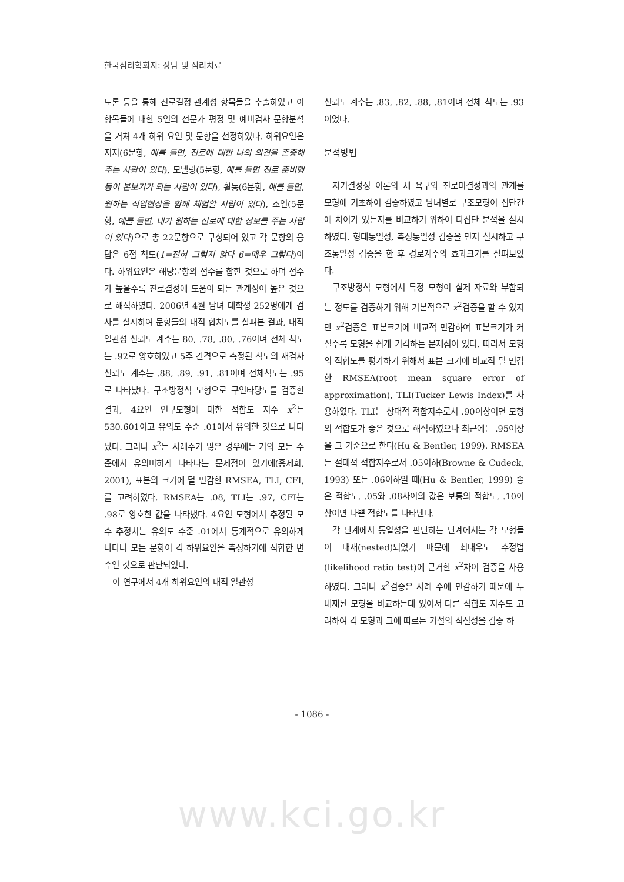한국심리학회지: 상담 및 심리치료
토론 등을 통해 진로결정 관계성 항목들을 추출하였고 이 항목들에 대한 5인의 전문가 평정 및 예비검사 문항분석을 거쳐 4개 하위 요인 및 문항을 선정하였다. 하위요인은 지지(6문항, 예를 들면, 진로에 대한 나의 의견을 존중해 주는 사람이 있다), 모델링(5문항, 예를 들면 진로 준비행동이 본보기가 되는 사람이 있다), 활동(6문항, 예를 들면, 원하는 직업현장을 함께 체험할 사람이 있다), 조언(5문항, 예를 들면, 내가 원하는 진로에 대한 정보를 주는 사람이 있다)으로 총 22문항으로 구성되어 있고 각 문항의 응답은 6점 척도(1=전혀 그렇지 않다 6=매우 그렇다)이다. 하위요인은 해당문항의 점수를 합한 것으로 하며 점수가 높을수록 진로결정에 도움이 되는 관계성이 높은 것으로 해석하였다. 2006년 4월 남녀 대학생 252명에게 검사를 실시하여 문항들의 내적 합치도를 살펴본 결과, 내적 일관성 신뢰도 계수는 80, .78, .80, .76이며 전체 척도는 .92로 양호하였고 5주 간격으로 측정된 척도의 재검사 신뢰도 계수는 .88, .89, .91, .81이며 전체척도는 .95로 나타났다. 구조방정식 모형으로 구인타당도를 검증한 결과, 4요인 연구모형에 대한 적합도 지수 x<sup>2</sup>는 530.601이고 유의도 수준 .01에서 유의한 것으로 나타났다. 그러나 x<sup>2</sup>는 사례수가 많은 경우에는 거의 모든 수준에서 유의미하게 나타나는 문제점이 있기에(홍세희, 2001), 표본의 크기에 덜 민감한 RMSEA, TLI, CFI,를 고려하였다. RMSEA는 .08, TLI는 .97, CFI는 .98로 양호한 값을 나타냈다. 4요인 모형에서 추정된 모수 추정치는 유의도 수준 .01에서 통계적으로 유의하게 나타나 모든 문항이 각 하위요인을 측정하기에 적합한 변수인 것으로 판단되었다.
이 연구에서 4개 하위요인의 내적 일관성
신뢰도 계수는 .83, .82, .88, .81이며 전체 척도는 .93이었다.
분석방법
자기결정성 이론의 세 욕구와 진로미결정과의 관계를 모형에 기초하여 검증하였고 남녀별로 구조모형이 집단간에 차이가 있는지를 비교하기 위하여 다집단 분석을 실시하였다. 형태동일성, 측정동일성 검증을 먼저 실시하고 구조동일성 검증을 한 후 경로계수의 효과크기를 살펴보았다.
구조방정식 모형에서 특정 모형이 실제 자료와 부합되는 정도를 검증하기 위해 기본적으로 x<sup>2</sup>검증을 할 수 있지만 x<sup>2</sup>검증은 표본크기에 비교적 민감하여 표본크기가 커질수록 모형을 쉽게 기각하는 문제점이 있다. 따라서 모형의 적합도를 평가하기 위해서 표본 크기에 비교적 덜 민감한 RMSEA(root mean square error of approximation), TLI(Tucker Lewis Index)를 사용하였다. TLI는 상대적 적합지수로서 .90이상이면 모형의 적합도가 좋은 것으로 해석하였으나 최근에는 .95이상을 그 기준으로 한다(Hu & Bentler, 1999). RMSEA는 절대적 적합지수로서 .05이하(Browne & Cudeck, 1993) 또는 .06이하일 때(Hu & Bentler, 1999) 좋은 적합도, .05와 .08사이의 값은 보통의 적합도, .10이상이면 나쁜 적합도를 나타낸다.
각 단계에서 동일성을 판단하는 단계에서는 각 모형들이 내재(nested)되었기 때문에 최대우도 추정법(likelihood ratio test)에 근거한 x<sup>2</sup>차이 검증을 사용하였다. 그러나 x<sup>2</sup>검증은 사례 수에 민감하기 때문에 두 내재된 모형을 비교하는데 있어서 다른 적합도 지수도 고려하여 각 모형과 그에 따르는 가설의 적절성을 검증 하
- 1086 -
www.kci.go.kr